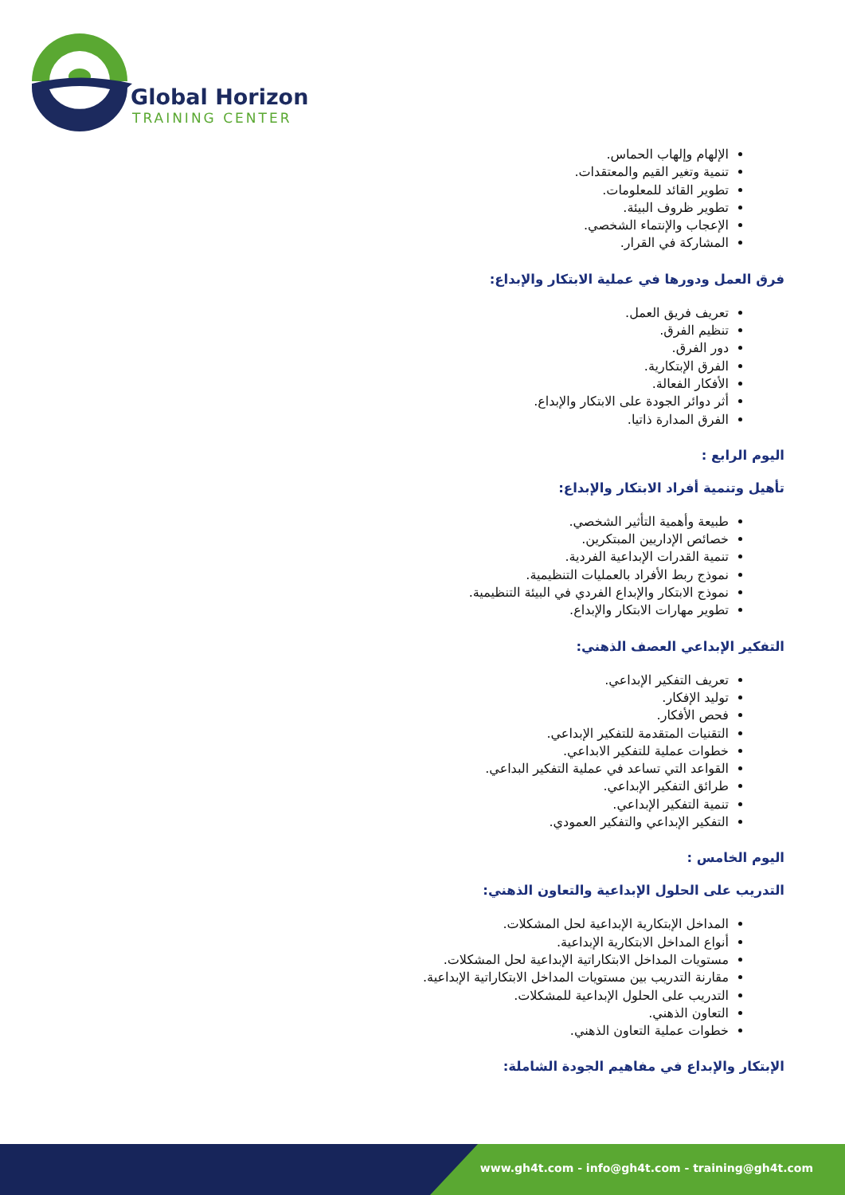Global Horizon
TRAINING CENTER
الإلهام وإلهاب الحماس.
تنمية وتغير القيم والمعتقدات.
تطوير القائد للمعلومات.
تطوير ظروف البيئة.
الإعجاب والإنتماء الشخصي.
المشاركة في القرار.
فرق العمل ودورها في عملية الابتكار والإبداع:
تعريف فريق العمل.
تنظيم الفرق.
دور الفرق.
الفرق الإبتكارية.
الأفكار الفعالة.
أثر دوائر الجودة على الابتكار والإبداع.
الفرق المدارة ذاتيا.
اليوم الرابع :
تأهيل وتنمية أفراد الابتكار والإبداع:
طبيعة وأهمية التأثير الشخصي.
خصائص الإداريين المبتكرين.
تنمية القدرات الإبداعية الفردية.
نموذج ربط الأفراد بالعمليات التنظيمية.
نموذج الابتكار والإبداع الفردي في البيئة التنظيمية.
تطوير مهارات الابتكار والإبداع.
التفكير الإبداعي العصف الذهني:
تعريف التفكير الإبداعي.
توليد الإفكار.
فحص الأفكار.
التقنيات المتقدمة للتفكير الإبداعي.
خطوات عملية للتفكير الابداعي.
القواعد التي تساعد في عملية التفكير البداعي.
طرائق التفكير الإبداعي.
تنمية التفكير الإبداعي.
التفكير الإبداعي والتفكير العمودي.
اليوم الخامس :
التدريب على الحلول الإبداعية والتعاون الذهني:
المداخل الإبتكارية الإبداعية لحل المشكلات.
أنواع المداخل الابتكارية الإبداعية.
مستويات المداخل الابتكاراتية الإبداعية لحل المشكلات.
مقارنة التدريب بين مستويات المداخل الابتكاراتية الإبداعية.
التدريب على الحلول الإبداعية للمشكلات.
التعاون الذهني.
خطوات عملية التعاون الذهني.
الإبتكار والإبداع في مفاهيم الجودة الشاملة:
www.gh4t.com - info@gh4t.com - training@gh4t.com